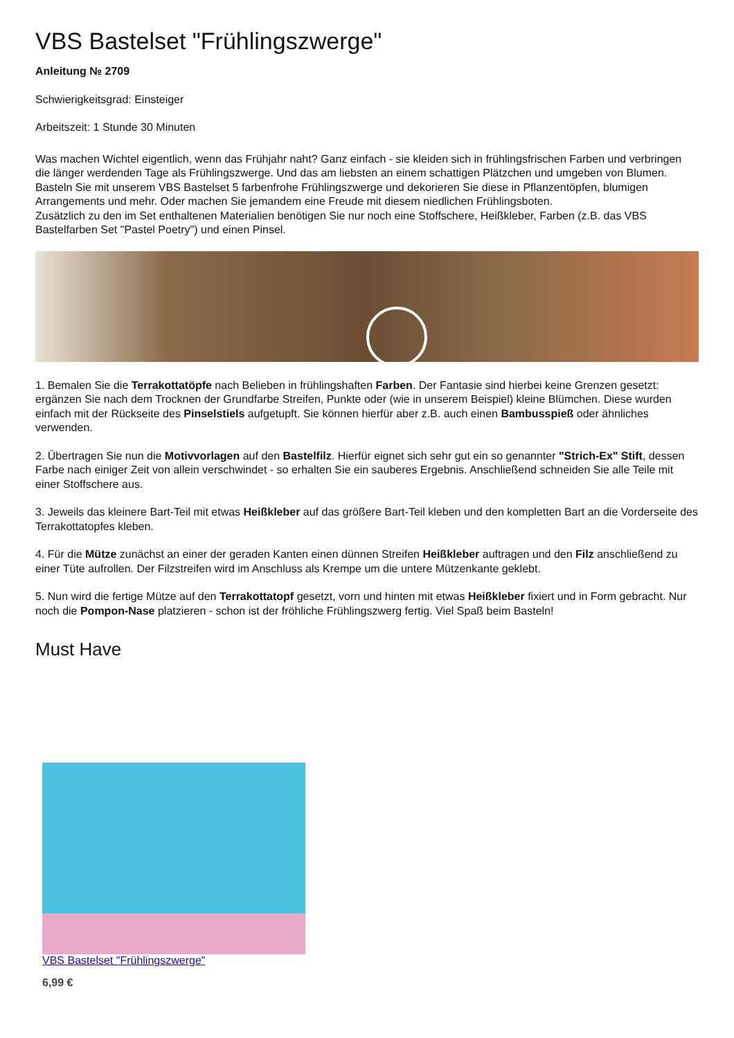VBS Bastelset "Frühlingszwerge"
Anleitung № 2709
Schwierigkeitsgrad: Einsteiger
Arbeitszeit: 1 Stunde 30 Minuten
Was machen Wichtel eigentlich, wenn das Frühjahr naht? Ganz einfach - sie kleiden sich in frühlingsfrischen Farben und verbringen die länger werdenden Tage als Frühlingszwerge. Und das am liebsten an einem schattigen Plätzchen und umgeben von Blumen. Basteln Sie mit unserem VBS Bastelset 5 farbenfrohe Frühlingszwerge und dekorieren Sie diese in Pflanzentöpfen, blumigen Arrangements und mehr. Oder machen Sie jemandem eine Freude mit diesem niedlichen Frühlingsboten.
Zusätzlich zu den im Set enthaltenen Materialien benötigen Sie nur noch eine Stoffschere, Heißkleber, Farben (z.B. das VBS Bastelfarben Set "Pastel Poetry") und einen Pinsel.
1. Bemalen Sie die Terrakottatöpfe nach Belieben in frühlingshaften Farben. Der Fantasie sind hierbei keine Grenzen gesetzt: ergänzen Sie nach dem Trocknen der Grundfarbe Streifen, Punkte oder (wie in unserem Beispiel) kleine Blümchen. Diese wurden einfach mit der Rückseite des Pinselstiels aufgetupft. Sie können hierfür aber z.B. auch einen Bambusspieß oder ähnliches verwenden.
2. Übertragen Sie nun die Motivvorlagen auf den Bastelfilz. Hierfür eignet sich sehr gut ein so genannter "Strich-Ex" Stift, dessen Farbe nach einiger Zeit von allein verschwindet - so erhalten Sie ein sauberes Ergebnis. Anschließend schneiden Sie alle Teile mit einer Stoffschere aus.
3. Jeweils das kleinere Bart-Teil mit etwas Heißkleber auf das größere Bart-Teil kleben und den kompletten Bart an die Vorderseite des Terrakottatopfes kleben.
4. Für die Mütze zunächst an einer der geraden Kanten einen dünnen Streifen Heißkleber auftragen und den Filz anschließend zu einer Tüte aufrollen. Der Filzstreifen wird im Anschluss als Krempe um die untere Mützenkante geklebt.
5. Nun wird die fertige Mütze auf den Terrakottatopf gesetzt, vorn und hinten mit etwas Heißkleber fixiert und in Form gebracht. Nur noch die Pompon-Nase platzieren - schon ist der fröhliche Frühlingszwerg fertig. Viel Spaß beim Basteln!
Must Have
VBS Bastelset "Frühlingszwerge"
6,99 €